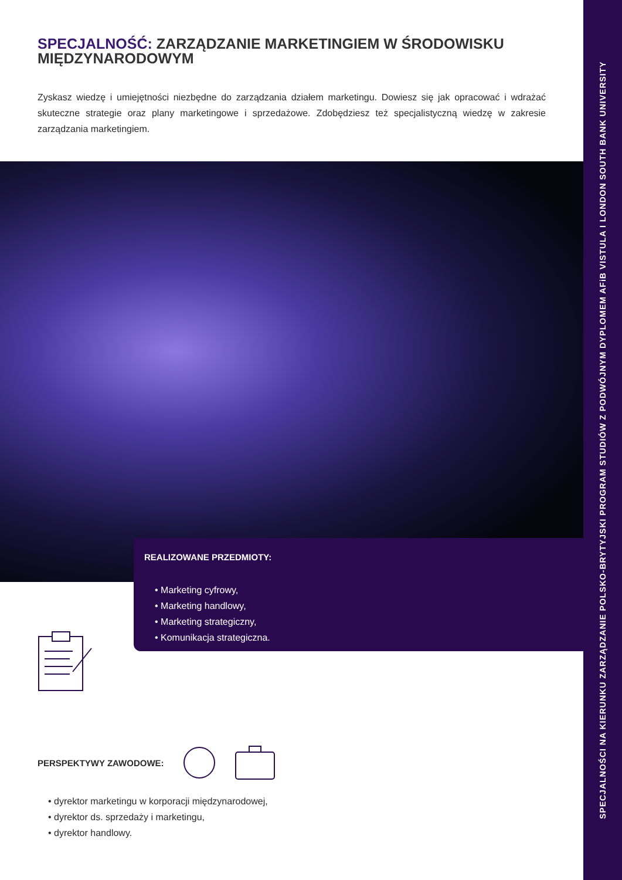SPECJALNOŚĆ: ZARZĄDZANIE MARKETINGIEM W ŚRODOWISKU MIĘDZYNARODOWYM
Zyskasz wiedzę i umiejętności niezbędne do zarządzania działem marketingu. Dowiesz się jak opracować i wdrażać skuteczne strategie oraz plany marketingowe i sprzedażowe. Zdobędziesz też specjalistyczną wiedzę w zakresie zarządzania marketingiem.
REALIZOWANE PRZEDMIOTY:
• Marketing cyfrowy,
• Marketing handlowy,
• Marketing strategiczny,
• Komunikacja strategiczna.
PERSPEKTYWY ZAWODOWE:
• dyrektor marketingu w korporacji międzynarodowej,
• dyrektor ds. sprzedaży i marketingu,
• dyrektor handlowy.
SPECJALNOŚCI NA KIERUNKU ZARZĄDZANIE POLSKO-BRYTYJSKI PROGRAM STUDIÓW Z PODWÓJNYM DYPLOMEM AFiB VISTULA I LONDON SOUTH BANK UNIVERSITY